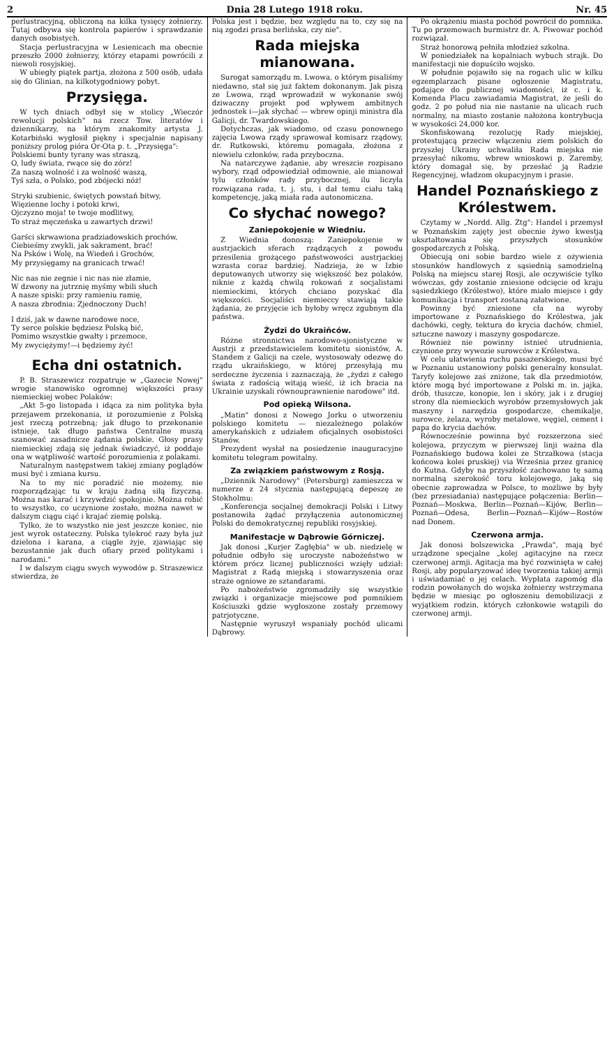2 Dnia 28 Lutego 1918 roku. Nr. 45
perlustracyjną, obliczoną na kilka tysięcy żołnierzy. Tutaj odbywa się kontrola papierów i sprawdzanie danych osobistych.
Stacja perlustracyjna w Lesienicach ma obecnie przeszło 2000 żołnierzy, którzy etapami powrócili z niewoli rosyjskiej.
W ubiegły piątek partja, złożona z 500 osób, udała się do Glinian, na kilkotygodniowy pobyt.
Przysięga.
W tych dniach odbył się w stolicy „Wieczór rewolucji polskich" na rzecz Tow. literatów i dziennikarzy, na którym znakomity artysta J. Kotarbiński wygłosił piękny i specjalnie napisany poniższy prolog pióra Or-Ota p. t. „Przysięga":
Polskiemi bunty tyrany was straszą,
O, ludy świata, rwące się do zórz!
Za naszą wolność i za wolność waszą,
Tyś szła, o Polsko, pod zbójecki nóż!
Stryki szubienic, świętych powstań bitwy,
Więzienne lochy i potoki krwi,
Ojczyzno moja! te twoje modlitwy,
To straż męczeńska u zawartych drzwi!
Garści skrwawiona pradziadowskich prochów,
Ciebieśmy zwykli, jak sakrament, brać!
Na Psków i Wolę, na Wiedeń i Grochów,
My przysięgamy na granicach trwać!
Nic nas nie zegnie i nic nas nie złamie,
W dzwony na jutrznię myśmy wbili słuch
A nasze spiski: przy ramieniu ramię,
A nasza zbrodnia: Zjednoczony Duch!
I dziś, jak w dawne narodowe noce,
Ty serce polskie będziesz Polską bić,
Pomimo wszystkie gwałty i przemoce,
My zwyciężymy!—i będziemy żyć!
Echa dni ostatnich.
P. B. Straszewicz rozpatruje w „Gazecie Nowej" wrogie stanowisko ogromnej większości prasy niemieckiej wobec Polaków:
„Akt 5-go listopada i idąca za nim polityka była przejawem przekonania, iż porozumienie z Polską jest rzeczą potrzebną; jak długo to przekonanie istnieje, tak długo państwa Centralne muszą szanować zasadnicze żądania polskie. Głosy prasy niemieckiej zdają się jednak świadczyć, iż poddaje ona w wątpliwość wartość porozumienia z polakami.
Naturalnym następstwem takiej zmiany poglądów musi być i zmiana kursu.
Na to my nic poradzić nie możemy, nie rozporządzając tu w kraju żadną siłą fizyczną. Można nas karać i krzywdzić spokojnie. Można robić to wszystko, co uczynione zostało, można nawet w dalszym ciągu ciąć i krajać ziemię polską.
Tylko, że to wszystko nie jest jeszcze koniec, nie jest wyrok ostateczny. Polska tylekroć razy była już dzielona i karana, a ciągle żyje, zjawiając się bezustannie jak duch ofiary przed politykami i narodami."
I w dalszym ciągu swych wywodów p. Straszewicz stwierdza, że
Polska jest i będzie, bez względu na to, czy się na nią zgodzi prasa berlińska, czy nie".
Rada miejska mianowana.
Surogat samorządu m. Lwowa, o którym pisaliśmy niedawno, stał się już faktem dokonanym. Jak piszą ze Lwowa, rząd wprowadził w wykonanie swój dziwaczny projekt pod wpływem ambitnych jednostek i—jak słychać — wbrew opinji ministra dla Galicji, dr. Twardowskiego.
Dotychczas, jak wiadomo, od czasu ponownego zajęcia Lwowa rządy sprawował komisarz rządowy, dr. Rutkowski, któremu pomagała, złożona z niewielu członków, rada przyboczna.
Na natarczywe żądanie, aby wreszcie rozpisano wybory, rząd odpowiedział odmownie, ale mianował tylu członków rady przybocznej, ilu liczyła rozwiązana rada, t. j. stu, i dał temu ciału taką kompetencję, jaką miała rada autonomiczna.
Co słychać nowego?
Zaniepokojenie w Wiedniu.
Z Wiednia donoszą: Zaniepokojenie w austrjackich sferach rządzących z powodu przesilenia grożącego państwowości austrjackiej wzrasta coraz bardziej. Nadzieja, że w Izbie deputowanych utworzy się większość bez polaków, niknie z każdą chwilą rokowań z socjalistami niemieckimi, których chciano pozyskać dla większości. Socjaliści niemieccy stawiają takie żądania, że przyjęcie ich byłoby wręcz zgubnym dla państwa.
Żydzi do Ukraińców.
Różne stronnictwa narodowo-sjonistyczne w Austrji z przedstawicielem komitetu sionistów, A. Standem z Galicji na czele, wystosowały odezwę do rządu ukraińskiego, w której przesyłają mu serdeczne życzenia i zaznaczają, że „żydzi z całego świata z radością witają wieść, iż ich bracia na Ukrainie uzyskali równouprawnienie narodowe" itd.
Pod opieką Wilsona.
„Matin" donosi z Nowego Jorku o utworzeniu polskiego komitetu — niezależnego polaków amerykańskich z udziałem oficjalnych osobistości Stanów.
Prezydent wysłał na posiedzenie inauguracyjne komitetu telegram powitalny.
Za związkiem państwowym z Rosją.
„Dziennik Narodowy" (Petersburg) zamieszcza w numerze z 24 stycznia następującą depeszę ze Stokholmu:
„Konferencja socjalnej demokracji Polski i Litwy postanowiła żądać przyłączenia autonomicznej Polski do demokratycznej republiki rosyjskiej.
Manifestacje w Dąbrowie Górniczej.
Jak donosi „Kurjer Zagłębia" w ub. niedzielę w południe odbyło się uroczyste nabożeństwo w którem prócz licznej publiczności wzięły udział: Magistrat z Radą miejską i stowarzyszenia oraz straże ogniowe ze sztandarami.
Po nabożeństwie zgromadziły się wszystkie związki i organizacje miejscowe pod pomnikiem Kościuszki gdzie wygłoszone zostały przemowy patrjotyczne.
Następnie wyruszył wspaniały pochód ulicami Dąbrowy.
Po okrążeniu miasta pochód powrócił do pomnika. Tu po przemowach burmistrz dr. A. Piwowar pochód rozwiązał.
Straż honorową pełniła młodzież szkolna.
W poniedziałek na kopalniach wybuch strajk. Do manifestacji nie dopuściło wojsko.
W południe pojawiło się na rogach ulic w kilku egzemplarzach pisane ogłoszenie Magistratu, podające do publicznej wiadomości, iż c. i k. Komenda Placu zawiadamia Magistrat, że jeśli do godz. 2 po połud nia nie nastanie na ulicach ruch normalny, na miasto zostanie nałożona kontrybucja w wysokości 24,000 kor.
Skonfiskowaną rezolucję Rady miejskiej, protestującą przeciw włączeniu ziem polskich do przyszłej Ukrainy uchwaliła Rada miejska nie przesyłać nikomu, wbrew wnioskowi p. Zaremby, który domagał się, by przesłać ją Radzie Regencyjnej, władzom okupacyjnym i prasie.
Handel Poznańskiego z Królestwem.
Czytamy w „Nordd. Allg. Ztg": Handel i przemysł w Poznańskim zajęty jest obecnie żywo kwestją ukształtowania się przyszłych stosunków gospodarczych z Polską.
Obiecują oni sobie bardzo wiele z ożywienia stosunków handlowych z sąsiednią samodzielną Polską na miejscu starej Rosji, ale oczywiście tylko wówczas, gdy zostanie zniesione odcięcie od kraju sąsiedzkiego (Królestwo), które miało miejsce i gdy komunikacja i transport zostaną załatwione.
Powinny być zniesione cła na wyroby importowane z Poznańskiego do Królestwa, jak dachówki, cegły, tektura do krycia dachów, chmiel, sztuczne nawozy i maszyny gospodarcze.
Również nie powinny istnieć utrudnienia, czynione przy wywozie surowców z Królestwa.
W celu ułatwienia ruchu pasażerskiego, musi być w Poznaniu ustanowiony polski generalny konsulat. Taryfy kolejowe zaś zniżone, tak dla przedmiotów, które mogą być importowane z Polski m. in. jajka, drób, tłuszcze, konopie, len i skóry, jak i z drugiej strony dla niemieckich wyrobów przemysłowych jak maszyny i narzędzia gospodarcze, chemikalje, surowce, żelaza, wyroby metalowe, węgiel, cement i papa do krycia dachów.
Równocześnie powinna być rozszerzona sieć kolejowa, przyczym w pierwszej linji ważna dla Poznańskiego budowa kolei ze Strzałkowa (stacja końcowa kolei pruskiej) via Września przez granicę do Kutna. Gdyby na przyszłość zachowano tę samą normalną szerokość toru kolejowego, jaką się obecnie zaprowadza w Polsce, to możliwe by były (bez przesiadania) następujące połączenia: Berlin—Poznań—Moskwa, Berlin—Poznań—Kijów, Berlin—Poznań—Odesa, Berlin—Poznań—Kijów—Rostów nad Donem.
Czerwona armja.
Jak donosi bolszewicka „Prawda", mają być urządzone specjalne „kolej agitacyjne na rzecz czerwonej armji. Agitacja ma być rozwinięta w całej Rosji, aby popularyzować ideę tworzenia takiej armji i uświadamiać o jej celach. Wypłata zapomóg dla rodzin powołanych do wojska żołnierzy wstrzymana będzie w miesiąc po ogłoszeniu demobilizacji z wyjątkiem rodzin, których członkowie wstąpili do czerwonej armji.